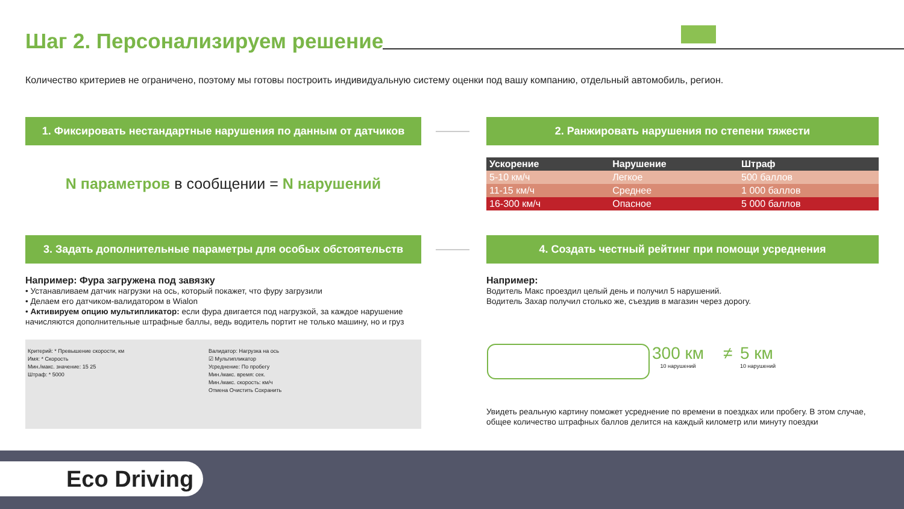Шаг 2. Персонализируем решение
Количество критериев не ограничено, поэтому мы готовы построить индивидуальную систему оценки под вашу компанию, отдельный автомобиль, регион.
1. Фиксировать нестандартные нарушения по данным от датчиков 2. Ранжировать нарушения по степени тяжести
N параметров в сообщении = N нарушений
| Ускорение | Нарушение | Штраф |
| --- | --- | --- |
| 5-10 км/ч | Легкое | 500 баллов |
| 11-15 км/ч | Среднее | 1 000 баллов |
| 16-300 км/ч | Опасное | 5 000 баллов |
3. Задать дополнительные параметры для особых обстоятельств 4. Создать честный рейтинг при помощи усреднения
Например: Фура загружена под завязку
• Устанавливаем датчик нагрузки на ось, который покажет, что фуру загрузили
• Делаем его датчиком-валидатором в Wialon
• Активируем опцию мультипликатор: если фура двигается под нагрузкой, за каждое нарушение начисляются дополнительные штрафные баллы, ведь водитель портит не только машину, но и груз
Критерий: * Превышение скорости, км
Имя: * Скорость
Мин./макс. значение: 15 25
Штраф: * 5000
Валидатор: Нагрузка на ось
☑ Мультипликатор
Усреднение: По пробегу
Мин./макс. время: сек.
Мин./макс. скорость: км/ч
Отмена Очистить Сохранить
Например:
Водитель Макс проездил целый день и получил 5 нарушений.
Водитель Захар получил столько же, съездив в магазин через дорогу.
300 км
10 нарушений
≠ 5 км
10 нарушений
Увидеть реальную картину поможет усреднение по времени в поездках или пробегу. В этом случае, общее количество штрафных баллов делится на каждый километр или минуту поездки
Eco Driving